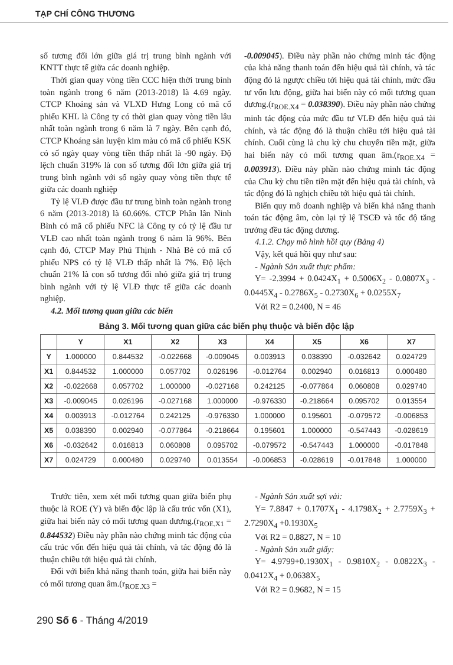TẠP CHÍ CÔNG THƯƠNG
số tương đối lớn giữa giá trị trung bình ngành với KNTT thực tế giữa các doanh nghiệp.
Thời gian quay vòng tiền CCC hiện thời trung bình toàn ngành trong 6 năm (2013-2018) là 4.69 ngày. CTCP Khoáng sản và VLXD Hưng Long có mã cổ phiếu KHL là Công ty có thời gian quay vòng tiền lâu nhất toàn ngành trong 6 năm là 7 ngày. Bên cạnh đó, CTCP Khoáng sản luyện kim màu có mã cổ phiếu KSK có số ngày quay vòng tiền thấp nhất là -90 ngày. Độ lệch chuẩn 319% là con số tương đối lớn giữa giá trị trung bình ngành với số ngày quay vòng tiền thực tế giữa các doanh nghiệp
Tỷ lệ VLĐ được đầu tư trung bình toàn ngành trong 6 năm (2013-2018) là 60.66%. CTCP Phân lân Ninh Bình có mã cổ phiếu NFC là Công ty có tỷ lệ đầu tư VLĐ cao nhất toàn ngành trong 6 năm là 96%. Bên cạnh đó, CTCP May Phú Thịnh - Nhà Bè có mã cổ phiếu NPS có tỷ lệ VLĐ thấp nhất là 7%. Độ lệch chuẩn 21% là con số tương đối nhỏ giữa giá trị trung bình ngành với tỷ lệ VLĐ thực tế giữa các doanh nghiệp.
4.2. Mối tương quan giữa các biến
-0.009045). Điều này phần nào chứng minh tác động của khả năng thanh toán đến hiệu quả tài chính, và tác động đó là ngược chiều tới hiệu quả tài chính, mức đầu tư vốn lưu động, giữa hai biến này có mối tương quan dương.(r<sub>ROE.X4</sub> = 0.038390). Điều này phần nào chứng minh tác động của mức đầu tư VLĐ đến hiệu quả tài chính, và tác động đó là thuận chiều tới hiệu quả tài chính. Cuối cùng là chu kỳ chu chuyển tiền mặt, giữa hai biến này có mối tương quan âm.(r<sub>ROE.X4</sub> = 0.003913). Điều này phần nào chứng minh tác động của Chu kỳ chu tiền tiền mặt đến hiệu quả tài chính, và tác động đó là nghịch chiều tới hiệu quả tài chính.
Biến quy mô doanh nghiệp và biến khả năng thanh toán tác động âm, còn lại tỷ lệ TSCĐ và tốc độ tăng trưởng đều tác động dương.
4.1.2. Chạy mô hình hồi quy (Bảng 4)
Vậy, kết quả hồi quy như sau:
- Ngành Sản xuất thực phẩm:
Y= -2.3994 + 0.0424X<sub>1</sub> + 0.5006X<sub>2</sub> - 0.0807X<sub>3</sub> - 0.0445X<sub>4</sub> - 0.2786X<sub>5</sub> - 0.2730X<sub>6</sub> + 0.0255X<sub>7</sub>
Với R2 = 0.2400, N = 46
Bảng 3. Mối tương quan giữa các biến phụ thuộc và biến độc lập
| | Y | X1 | X2 | X3 | X4 | X5 | X6 | X7 |
| --- | --- | --- | --- | --- | --- | --- | --- | --- |
| Y | 1.000000 | 0.844532 | -0.022668 | -0.009045 | 0.003913 | 0.038390 | -0.032642 | 0.024729 |
| X1 | 0.844532 | 1.000000 | 0.057702 | 0.026196 | -0.012764 | 0.002940 | 0.016813 | 0.000480 |
| X2 | -0.022668 | 0.057702 | 1.000000 | -0.027168 | 0.242125 | -0.077864 | 0.060808 | 0.029740 |
| X3 | -0.009045 | 0.026196 | -0.027168 | 1.000000 | -0.976330 | -0.218664 | 0.095702 | 0.013554 |
| X4 | 0.003913 | -0.012764 | 0.242125 | -0.976330 | 1.000000 | 0.195601 | -0.079572 | -0.006853 |
| X5 | 0.038390 | 0.002940 | -0.077864 | -0.218664 | 0.195601 | 1.000000 | -0.547443 | -0.028619 |
| X6 | -0.032642 | 0.016813 | 0.060808 | 0.095702 | -0.079572 | -0.547443 | 1.000000 | -0.017848 |
| X7 | 0.024729 | 0.000480 | 0.029740 | 0.013554 | -0.006853 | -0.028619 | -0.017848 | 1.000000 |
Trước tiên, xem xét mối tương quan giữa biến phụ thuộc là ROE (Y) và biến độc lập là cấu trúc vốn (X1), giữa hai biến này có mối tương quan dương.(r<sub>ROE.X1</sub> = 0.844532) Điều này phần nào chứng minh tác động của cấu trúc vốn đến hiệu quả tài chính, và tác động đó là thuận chiều tới hiệu quả tài chính.
Đối với biến khả năng thanh toán, giữa hai biến này có mối tương quan âm.(r<sub>ROE.X3</sub> =
- Ngành Sản xuất sợi vải:
Y= 7.8847 + 0.1707X<sub>1</sub> - 4.1798X<sub>2</sub> + 2.7759X<sub>3</sub> + 2.7290X<sub>4</sub> +0.1930X<sub>5</sub>
Với R2 = 0.8827, N = 10
- Ngành Sản xuất giấy:
Y= 4.9799+0.1930X<sub>1</sub> - 0.9810X<sub>2</sub> - 0.0822X<sub>3</sub> - 0.0412X<sub>4</sub> + 0.0638X<sub>5</sub>
Với R2 = 0.9682, N = 15
290 Số 6 - Tháng 4/2019